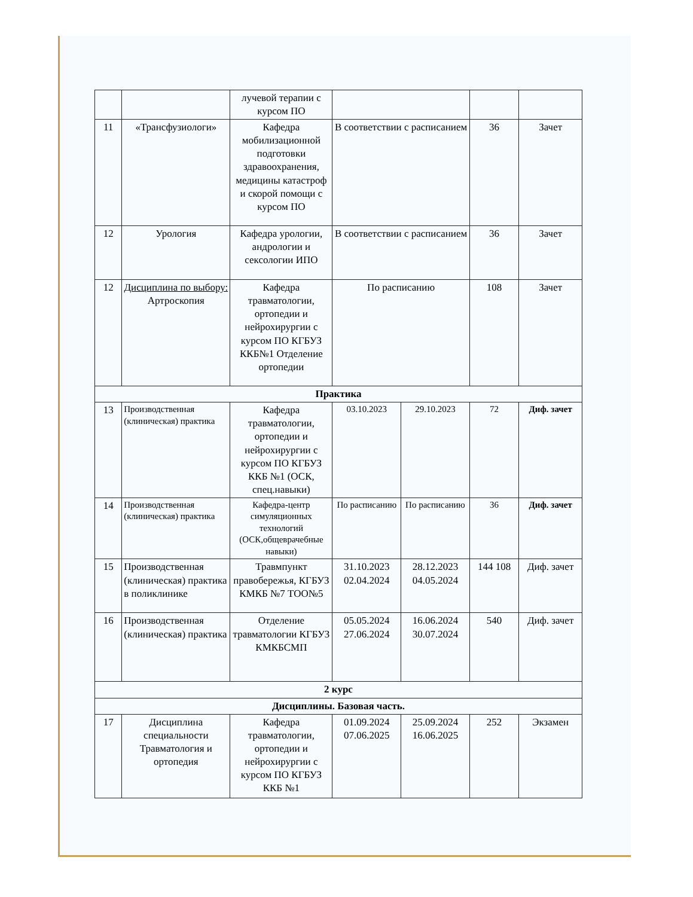| | | лучевой терапии с курсом ПО | | | | |
| 11 | «Трансфузиологи» | Кафедра мобилизационной подготовки здравоохранения, медицины катастроф и скорой помощи с курсом ПО | В соответствии с расписанием | | 36 | Зачет |
| 12 | Урология | Кафедра урологии, андрологии и сексологии ИПО | В соответствии с расписанием | | 36 | Зачет |
| 12 | Дисциплина по выбору: Артроскопия | Кафедра травматологии, ортопедии и нейрохирургии с курсом ПО КГБУЗ ККБ№1 Отделение ортопедии | По расписанию | | 108 | Зачет |
| Практика | | | | | | |
| 13 | Производственная (клиническая) практика | Кафедра травматологии, ортопедии и нейрохирургии с курсом ПО КГБУЗ ККБ №1 (ОСК, спец.навыки) | 03.10.2023 | 29.10.2023 | 72 | Диф. зачет |
| 14 | Производственная (клиническая) практика | Кафедра-центр симуляционных технологий (ОСК,общеврачебные навыки) | По расписанию | По расписанию | 36 | Диф. зачет |
| 15 | Производственная (клиническая) практика в поликлинике | Травмпункт правобережья, КГБУЗ КМКБ №7 ТОО№5 | 31.10.2023 02.04.2024 | 28.12.2023 04.05.2024 | 144 108 | Диф. зачет |
| 16 | Производственная (клиническая) практика | Отделение травматологии КГБУЗ КМКБСМП | 05.05.2024 27.06.2024 | 16.06.2024 30.07.2024 | 540 | Диф. зачет |
| 2 курс | | | | | | |
| Дисциплины. Базовая часть. | | | | | | |
| 17 | Дисциплина специальности Травматология и ортопедия | Кафедра травматологии, ортопедии и нейрохирургии с курсом ПО КГБУЗ ККБ №1 | 01.09.2024 07.06.2025 | 25.09.2024 16.06.2025 | 252 | Экзамен |